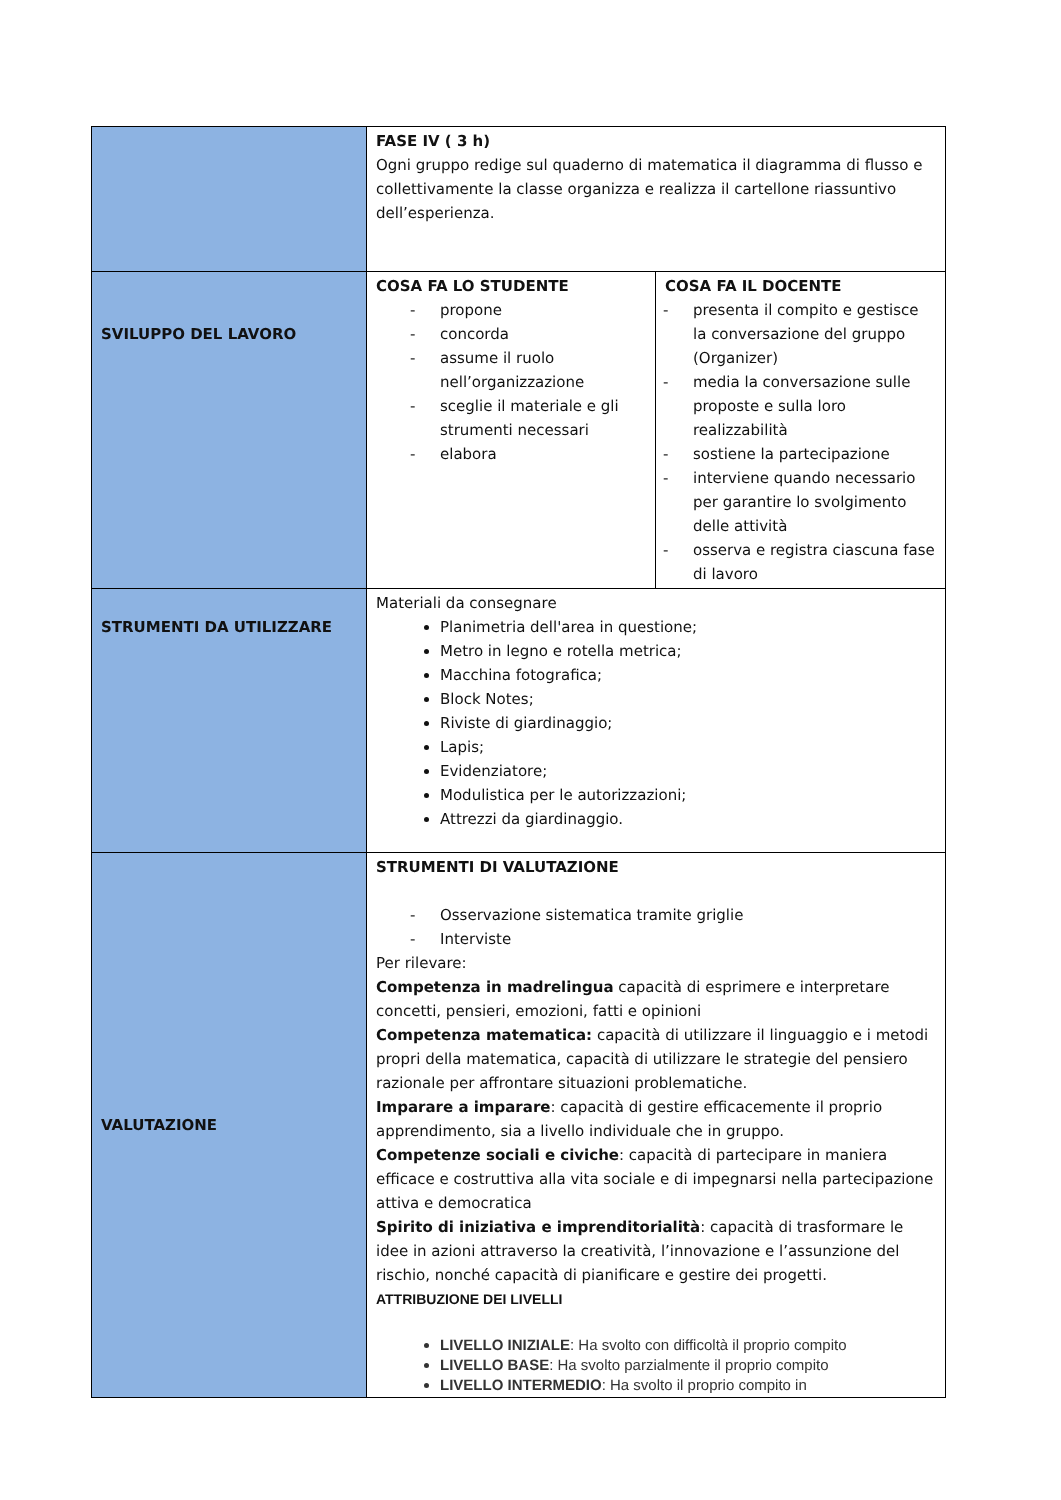| | FASE IV ( 3 h) Ogni gruppo redige sul quaderno di matematica il diagramma di flusso e collettivamente la classe organizza e realizza il cartellone riassuntivo dell’esperienza. | |
| SVILUPPO DEL LAVORO | COSA FA LO STUDENTE - propone - concorda - assume il ruolo nell’organizzazione - sceglie il materiale e gli strumenti necessari - elabora | COSA FA IL DOCENTE - presenta il compito e gestisce la conversazione del gruppo (Organizer) - media la conversazione sulle proposte e sulla loro realizzabilità - sostiene la partecipazione - interviene quando necessario per garantire lo svolgimento delle attività - osserva e registra ciascuna fase di lavoro |
| STRUMENTI DA UTILIZZARE | Materiali da consegnare Planimetria dell'area in questione; Metro in legno e rotella metrica; Macchina fotografica; Block Notes; Riviste di giardinaggio; Lapis; Evidenziatore; Modulistica per le autorizzazioni; Attrezzi da giardinaggio. | |
| VALUTAZIONE | STRUMENTI DI VALUTAZIONE - Osservazione sistematica tramite griglie - Interviste Per rilevare: Competenza in madrelingua capacità di esprimere e interpretare concetti, pensieri, emozioni, fatti e opinioni Competenza matematica: capacità di utilizzare il linguaggio e i metodi propri della matematica, capacità di utilizzare le strategie del pensiero razionale per affrontare situazioni problematiche. Imparare a imparare : capacità di gestire efficacemente il proprio apprendimento, sia a livello individuale che in gruppo. Competenze sociali e civiche : capacità di partecipare in maniera efficace e costruttiva alla vita sociale e di impegnarsi nella partecipazione attiva e democratica Spirito di iniziativa e imprenditorialità : capacità di trasformare le idee in azioni attraverso la creatività, l’innovazione e l’assunzione del rischio, nonché capacità di pianificare e gestire dei progetti. ATTRIBUZIONE DEI LIVELLI LIVELLO INIZIALE : Ha svolto con difficoltà il proprio compito LIVELLO BASE : Ha svolto parzialmente il proprio compito LIVELLO INTERMEDIO : Ha svolto il proprio compito in | |